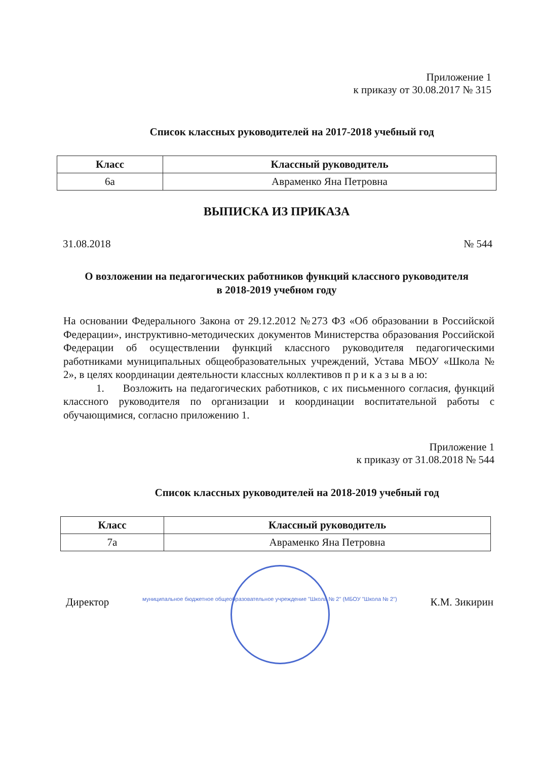Приложение 1
к приказу от 30.08.2017 № 315
Список классных руководителей на 2017-2018 учебный год
| Класс | Классный руководитель |
| --- | --- |
| 6а | Авраменко Яна Петровна |
ВЫПИСКА ИЗ ПРИКАЗА
31.08.2018 № 544
О возложении на педагогических работников функций классного руководителя
в 2018-2019 учебном году
На основании Федерального Закона от 29.12.2012 №273 ФЗ «Об образовании в Российской Федерации», инструктивно-методических документов Министерства образования Российской Федерации об осуществлении функций классного руководителя педагогическими работниками муниципальных общеобразовательных учреждений, Устава МБОУ «Школа № 2», в целях координации деятельности классных коллективов п р и к а з ы в а ю:
1. Возложить на педагогических работников, с их письменного согласия, функций классного руководителя по организации и координации воспитательной работы с обучающимися, согласно приложению 1.
Приложение 1
к приказу от 31.08.2018 № 544
Список классных руководителей на 2018-2019 учебный год
| Класс | Классный руководитель |
| --- | --- |
| 7а | Авраменко Яна Петровна |
Директор муниципальное бюджетное общеобразовательное учреждение "Школа № 2" (МБОУ "Школа № 2") К.М. Зикирин